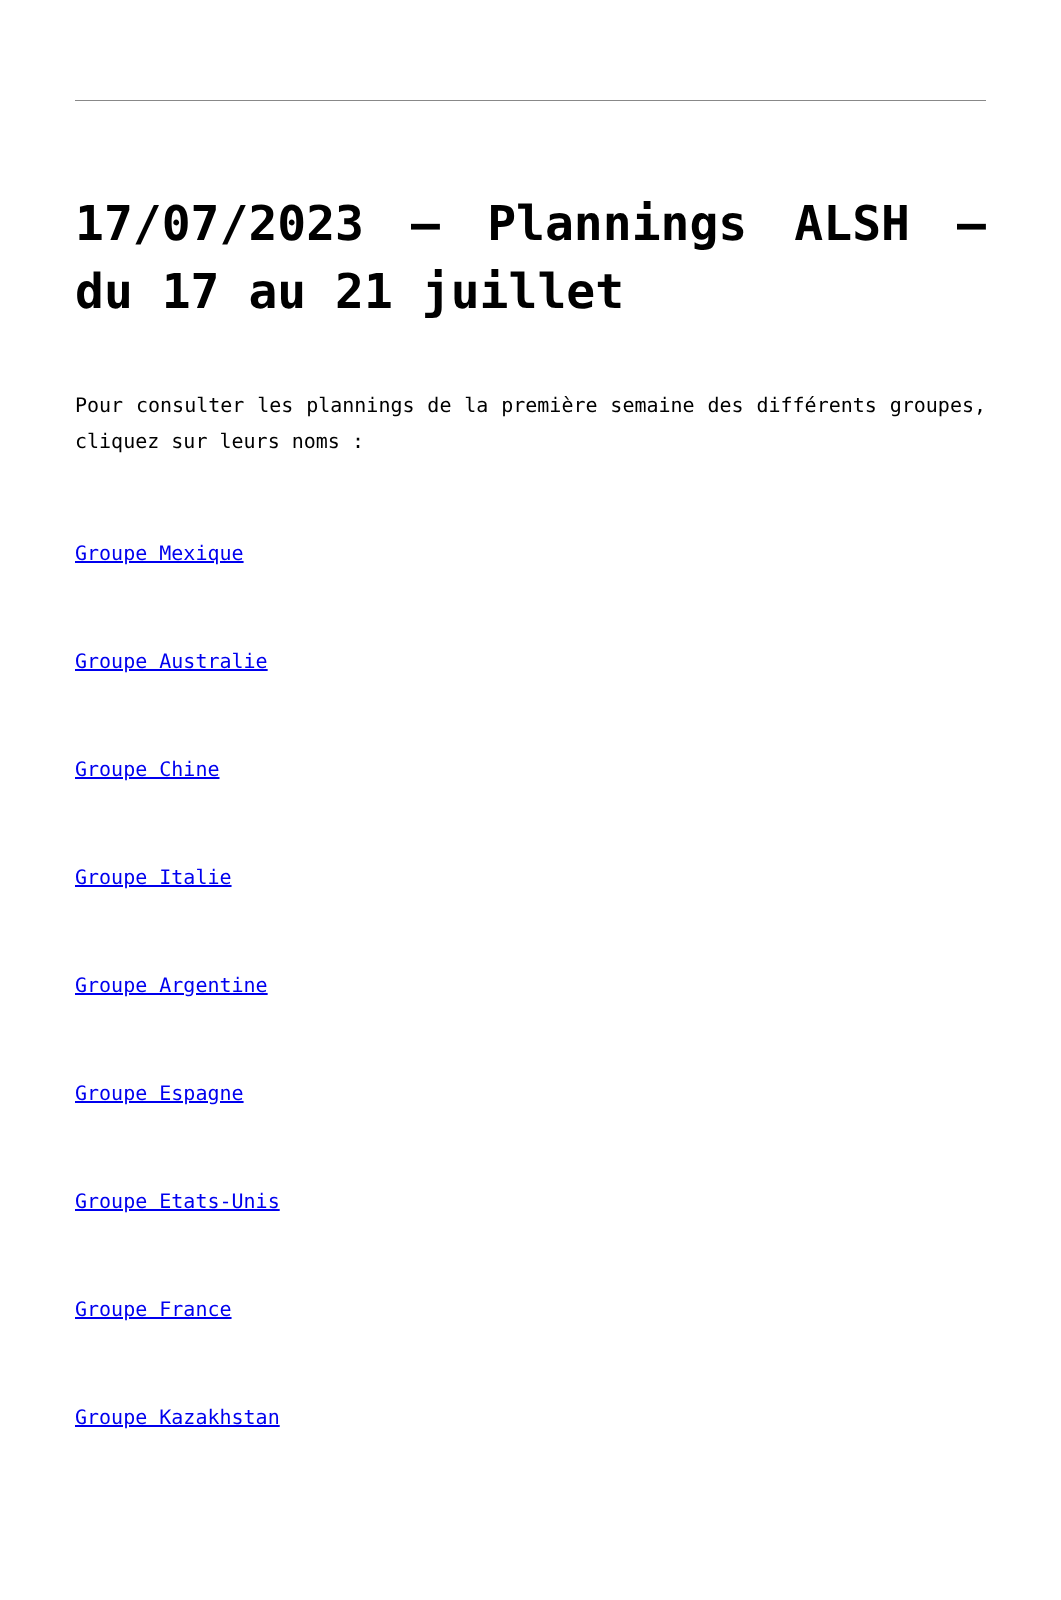17/07/2023 – Plannings ALSH – du 17 au 21 juillet
Pour consulter les plannings de la première semaine des différents groupes, cliquez sur leurs noms :
Groupe Mexique
Groupe Australie
Groupe Chine
Groupe Italie
Groupe Argentine
Groupe Espagne
Groupe Etats-Unis
Groupe France
Groupe Kazakhstan